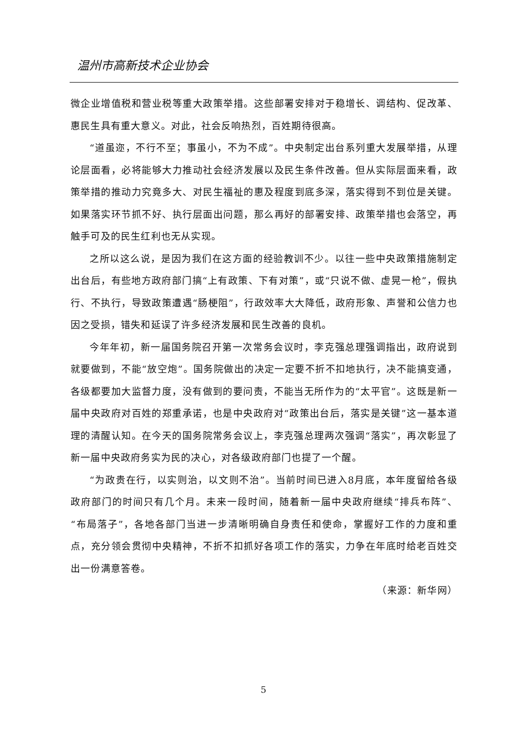温州市高新技术企业协会
微企业增值税和营业税等重大政策举措。这些部署安排对于稳增长、调结构、促改革、惠民生具有重大意义。对此，社会反响热烈，百姓期待很高。
“道虽迩，不行不至；事虽小，不为不成”。中央制定出台系列重大发展举措，从理论层面看，必将能够大力推动社会经济发展以及民生条件改善。但从实际层面来看，政策举措的推动力究竟多大、对民生福祉的惠及程度到底多深，落实得到不到位是关键。如果落实环节抓不好、执行层面出问题，那么再好的部署安排、政策举措也会落空，再触手可及的民生红利也无从实现。
之所以这么说，是因为我们在这方面的经验教训不少。以往一些中央政策措施制定出台后，有些地方政府部门搞“上有政策、下有对策”，或“只说不做、虚晃一枪”，假执行、不执行，导致政策遭遇“肠梗阻”，行政效率大大降低，政府形象、声誉和公信力也因之受损，错失和延误了许多经济发展和民生改善的良机。
今年年初，新一届国务院召开第一次常务会议时，李克强总理强调指出，政府说到就要做到，不能“放空炮”。国务院做出的决定一定要不折不扣地执行，决不能搞变通，各级都要加大监督力度，没有做到的要问责，不能当无所作为的“太平官”。这既是新一届中央政府对百姓的郑重承诺，也是中央政府对“政策出台后，落实是关键”这一基本道理的清醒认知。在今天的国务院常务会议上，李克强总理两次强调“落实”，再次彰显了新一届中央政府务实为民的决心，对各级政府部门也提了一个醒。
“为政贵在行，以实则治，以文则不治”。当前时间已进入8月底，本年度留给各级政府部门的时间只有几个月。未来一段时间，随着新一届中央政府继续“排兵布阵”、“布局落子”，各地各部门当进一步清晰明确自身责任和使命，掌握好工作的力度和重点，充分领会贯彻中央精神，不折不扣抓好各项工作的落实，力争在年底时给老百姓交出一份满意答卷。
（来源：新华网）
5